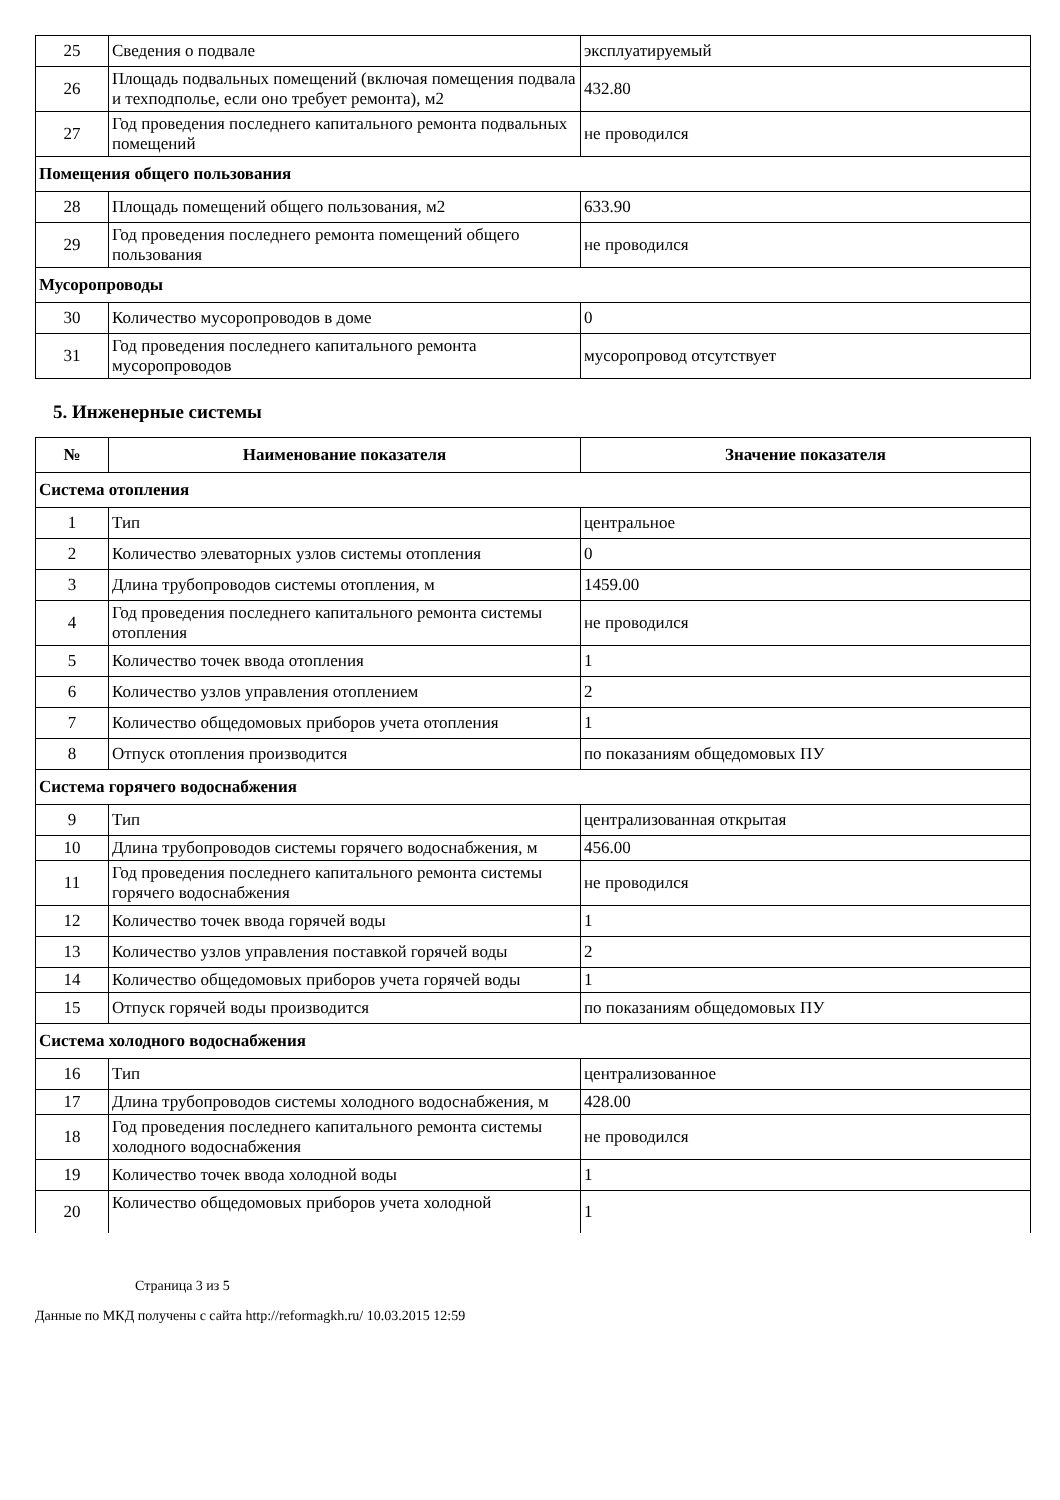| 25 | Сведения о подвале | эксплуатируемый |
| 26 | Площадь подвальных помещений (включая помещения подвала и техподполье, если оно требует ремонта), м2 | 432.80 |
| 27 | Год проведения последнего капитального ремонта подвальных помещений | не проводился |
| Помещения общего пользования | | |
| 28 | Площадь помещений общего пользования, м2 | 633.90 |
| 29 | Год проведения последнего ремонта помещений общего пользования | не проводился |
| Мусоропроводы | | |
| 30 | Количество мусоропроводов в доме | 0 |
| 31 | Год проведения последнего капитального ремонта мусоропроводов | мусоропровод отсутствует |
5. Инженерные системы
| № | Наименование показателя | Значение показателя |
| --- | --- | --- |
| Система отопления | | |
| 1 | Тип | центральное |
| 2 | Количество элеваторных узлов системы отопления | 0 |
| 3 | Длина трубопроводов системы отопления, м | 1459.00 |
| 4 | Год проведения последнего капитального ремонта системы отопления | не проводился |
| 5 | Количество точек ввода отопления | 1 |
| 6 | Количество узлов управления отоплением | 2 |
| 7 | Количество общедомовых приборов учета отопления | 1 |
| 8 | Отпуск отопления производится | по показаниям общедомовых ПУ |
| Система горячего водоснабжения | | |
| 9 | Тип | централизованная открытая |
| 10 | Длина трубопроводов системы горячего водоснабжения, м | 456.00 |
| 11 | Год проведения последнего капитального ремонта системы горячего водоснабжения | не проводился |
| 12 | Количество точек ввода горячей воды | 1 |
| 13 | Количество узлов управления поставкой горячей воды | 2 |
| 14 | Количество общедомовых приборов учета горячей воды | 1 |
| 15 | Отпуск горячей воды производится | по показаниям общедомовых ПУ |
| Система холодного водоснабжения | | |
| 16 | Тип | централизованное |
| 17 | Длина трубопроводов системы холодного водоснабжения, м | 428.00 |
| 18 | Год проведения последнего капитального ремонта системы холодного водоснабжения | не проводился |
| 19 | Количество точек ввода холодной воды | 1 |
| 20 | Количество общедомовых приборов учета холодной | 1 |
Страница 3 из 5
Данные по МКД получены с сайта http://reformagkh.ru/ 10.03.2015 12:59